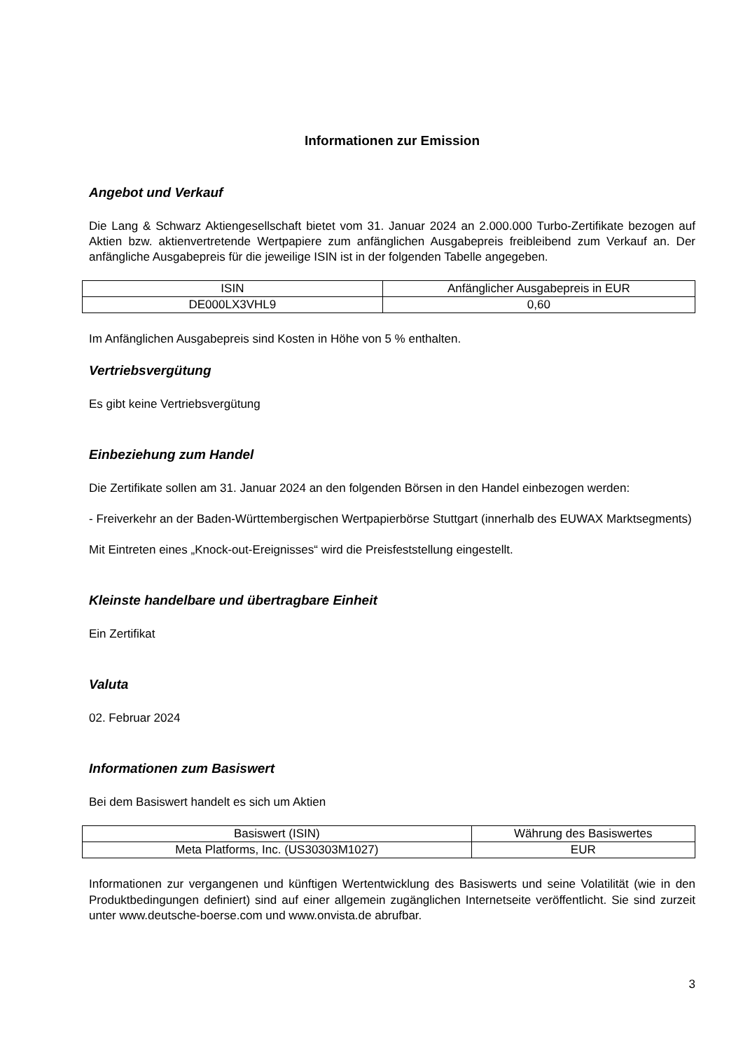Informationen zur Emission
Angebot und Verkauf
Die Lang & Schwarz Aktiengesellschaft bietet vom 31. Januar 2024 an 2.000.000 Turbo-Zertifikate bezogen auf Aktien bzw. aktienvertretende Wertpapiere zum anfänglichen Ausgabepreis freibleibend zum Verkauf an. Der anfängliche Ausgabepreis für die jeweilige ISIN ist in der folgenden Tabelle angegeben.
| ISIN | Anfänglicher Ausgabepreis in EUR |
| --- | --- |
| DE000LX3VHL9 | 0,60 |
Im Anfänglichen Ausgabepreis sind Kosten in Höhe von 5 % enthalten.
Vertriebsvergütung
Es gibt keine Vertriebsvergütung
Einbeziehung zum Handel
Die Zertifikate sollen am 31. Januar 2024 an den folgenden Börsen in den Handel einbezogen werden:
- Freiverkehr an der Baden-Württembergischen Wertpapierbörse Stuttgart (innerhalb des EUWAX Marktsegments)
Mit Eintreten eines „Knock-out-Ereignisses“ wird die Preisfeststellung eingestellt.
Kleinste handelbare und übertragbare Einheit
Ein Zertifikat
Valuta
02. Februar 2024
Informationen zum Basiswert
Bei dem Basiswert handelt es sich um Aktien
| Basiswert (ISIN) | Währung des Basiswertes |
| --- | --- |
| Meta Platforms, Inc. (US30303M1027) | EUR |
Informationen zur vergangenen und künftigen Wertentwicklung des Basiswerts und seine Volatilität (wie in den Produktbedingungen definiert) sind auf einer allgemein zugänglichen Internetseite veröffentlicht. Sie sind zurzeit unter www.deutsche-boerse.com und www.onvista.de abrufbar.
3